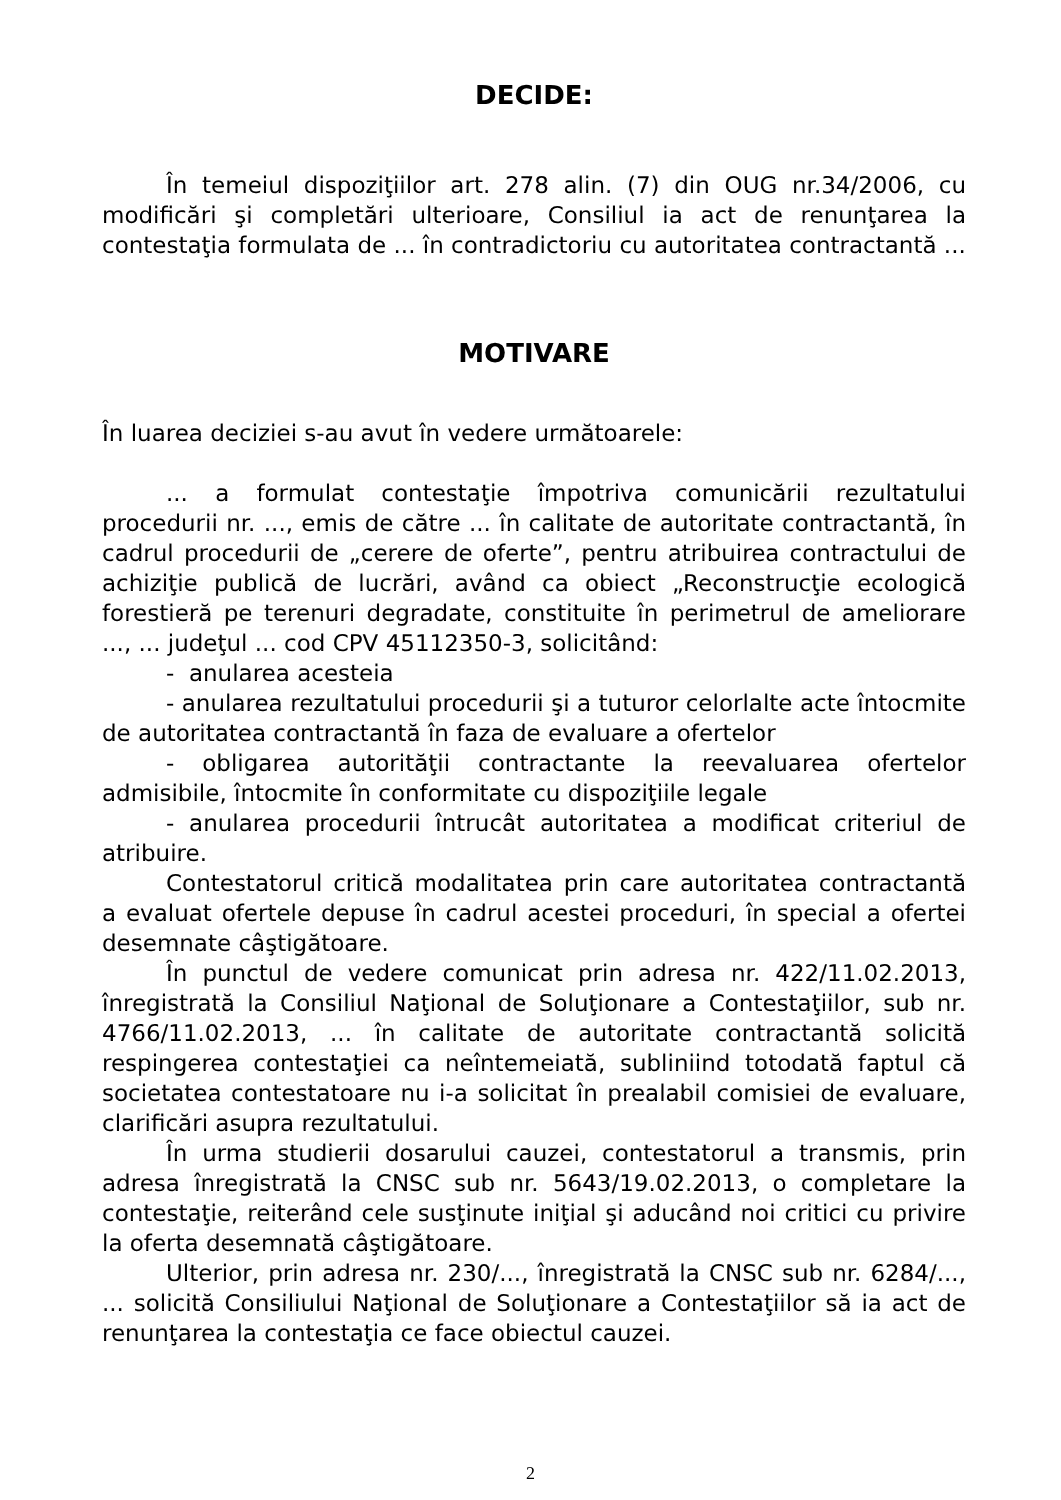DECIDE:
În temeiul dispoziţiilor art. 278 alin. (7) din OUG nr.34/2006, cu modificări şi completări ulterioare, Consiliul ia act de renunţarea la contestaţia formulata de ... în contradictoriu cu autoritatea contractantă ...
MOTIVARE
În luarea deciziei s-au avut în vedere următoarele:
... a formulat contestaţie împotriva comunicării rezultatului procedurii nr. ..., emis de către ... în calitate de autoritate contractantă, în cadrul procedurii de „cerere de oferte”, pentru atribuirea contractului de achiziţie publică de lucrări, având ca obiect „Reconstrucţie ecologică forestieră pe terenuri degradate, constituite în perimetrul de ameliorare ..., ... judeţul ... cod CPV 45112350-3, solicitând:
- anularea acesteia
- anularea rezultatului procedurii şi a tuturor celorlalte acte întocmite de autoritatea contractantă în faza de evaluare a ofertelor
- obligarea autorităţii contractante la reevaluarea ofertelor admisibile, întocmite în conformitate cu dispoziţiile legale
- anularea procedurii întrucât autoritatea a modificat criteriul de atribuire.
Contestatorul critică modalitatea prin care autoritatea contractantă a evaluat ofertele depuse în cadrul acestei proceduri, în special a ofertei desemnate câştigătoare.
În punctul de vedere comunicat prin adresa nr. 422/11.02.2013, înregistrată la Consiliul Naţional de Soluţionare a Contestaţiilor, sub nr. 4766/11.02.2013, ... în calitate de autoritate contractantă solicită respingerea contestaţiei ca neîntemeiată, subliniind totodată faptul că societatea contestatoare nu i-a solicitat în prealabil comisiei de evaluare, clarificări asupra rezultatului.
În urma studierii dosarului cauzei, contestatorul a transmis, prin adresa înregistrată la CNSC sub nr. 5643/19.02.2013, o completare la contestaţie, reiterând cele susţinute iniţial şi aducând noi critici cu privire la oferta desemnată câştigătoare.
Ulterior, prin adresa nr. 230/..., înregistrată la CNSC sub nr. 6284/..., ... solicită Consiliului Naţional de Soluţionare a Contestaţiilor să ia act de renunţarea la contestaţia ce face obiectul cauzei.
2